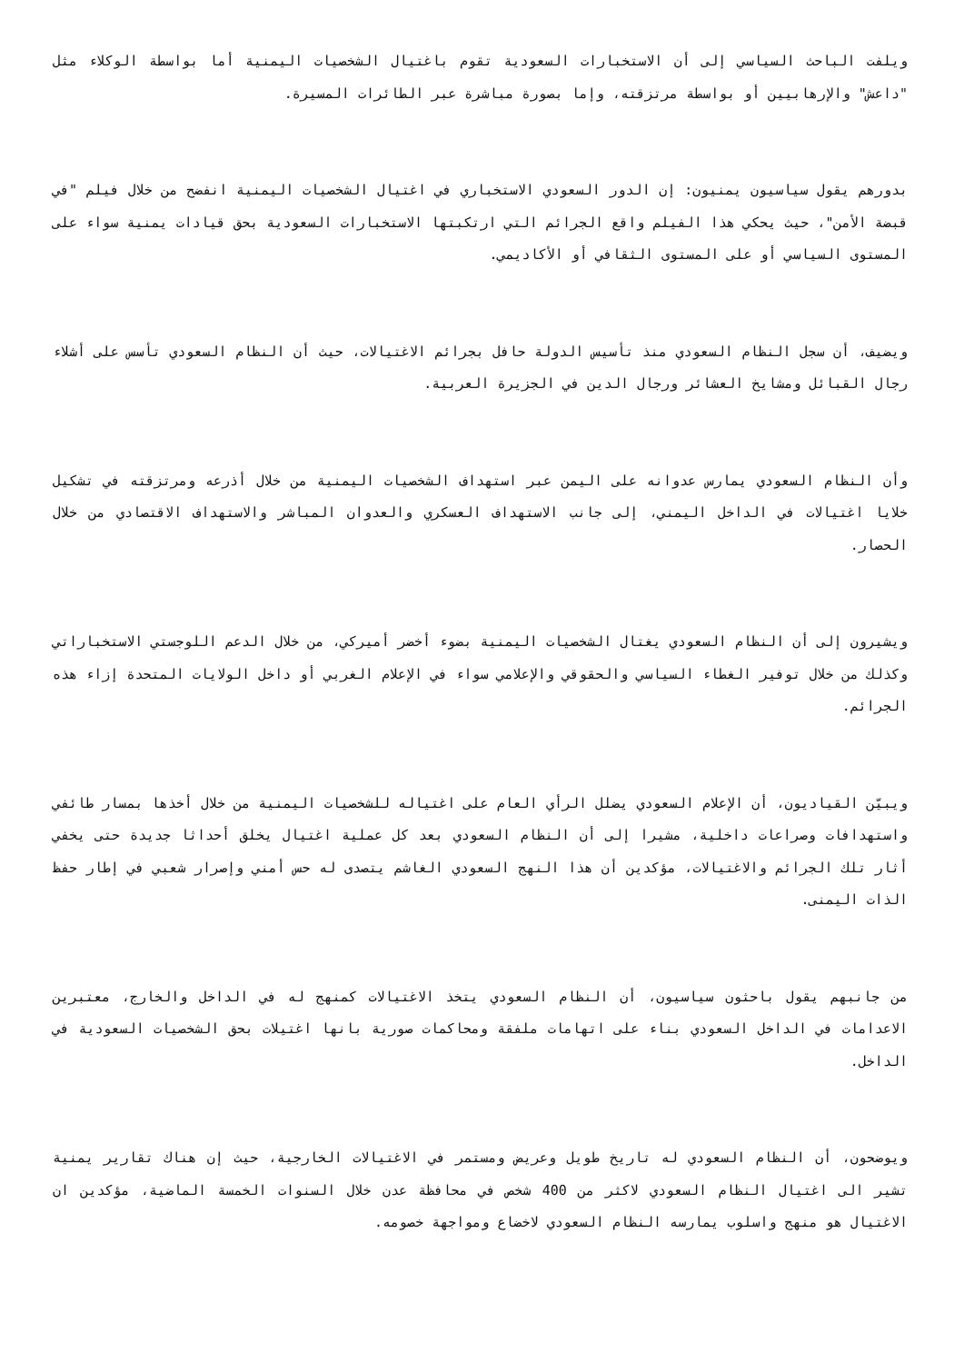ويلفت الباحث السياسي إلى أن الاستخبارات السعودية تقوم باغتيال الشخصيات اليمنية أما بواسطة الوكلاء مثل "داعش" والإرهابيين أو بواسطة مرتزقته، وإما بصورة مباشرة عبر الطائرات المسيرة.
بدورهم يقول سياسيون يمنيون: إن الدور السعودي الاستخباري في اغتيال الشخصيات اليمنية انفضح من خلال فيلم "في قبضة الأمن"، حيث يحكي هذا الفيلم واقع الجرائم التي ارتكبتها الاستخبارات السعودية بحق قيادات يمنية سواء على المستوى السياسي أو على المستوى الثقافي أو الأكاديمي.
ويضيف، أن سجل النظام السعودي منذ تأسيس الدولة حافل بجرائم الاغتيالات، حيث أن النظام السعودي تأسس على أشلاء رجال القبائل ومشايخ العشائر ورجال الدين في الجزيرة العربية.
وأن النظام السعودي يمارس عدوانه على اليمن عبر استهداف الشخصيات اليمنية من خلال أذرعه ومرتزقته في تشكيل خلايا اغتيالات في الداخل اليمني، إلى جانب الاستهداف العسكري والعدوان المباشر والاستهداف الاقتصادي من خلال الحصار.
ويشيرون إلى أن النظام السعودي يغتال الشخصيات اليمنية بضوء أخضر أميركي، من خلال الدعم اللوجستي الاستخباراتي وكذلك من خلال توفير الغطاء السياسي والحقوقي والإعلامي سواء في الإعلام الغربي أو داخل الولايات المتحدة إزاء هذه الجرائم.
ويبيّن القياديون، أن الإعلام السعودي يضلل الرأي العام على اغتياله للشخصيات اليمنية من خلال أخذها بمسار طائفي واستهدافات وصراعات داخلية، مشيرا إلى أن النظام السعودي بعد كل عملية اغتيال يخلق أحداثا جديدة حتى يخفي أثار تلك الجرائم والاغتيالات، مؤكدين أن هذا النهج السعودي الغاشم يتصدى له حس أمني وإصرار شعبي في إطار حفظ الذات اليمنى.
من جانبهم يقول باحثون سياسيون، أن النظام السعودي يتخذ الاغتيالات كمنهج له في الداخل والخارج، معتبرين الاعدامات في الداخل السعودي بناء على اتهامات ملفقة ومحاكمات صورية بانها اغتيلات بحق الشخصيات السعودية في الداخل.
ويوضحون، أن النظام السعودي له تاريخ طويل وعريض ومستمر في الاغتيالات الخارجية، حيث إن هناك تقارير يمنية تشير الى اغتيال النظام السعودي لاكثر من 400 شخص في محافظة عدن خلال السنوات الخمسة الماضية، مؤكدين ان الاغتيال هو منهج واسلوب يمارسه النظام السعودي لاخضاع ومواجهة خصومه.